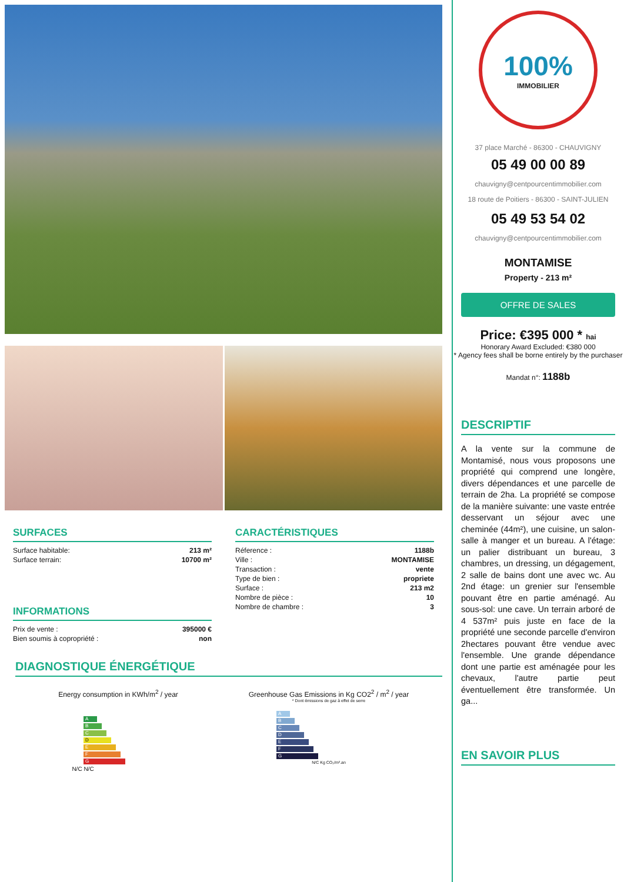SURFACES
| Surface habitable: | 213 m² |
| Surface terrain: | 10700 m² |
INFORMATIONS
| Prix de vente : | 395000 € |
| Bien soumis à copropriété : | non |
CARACTÉRISTIQUES
| Réference : | 1188b |
| Ville : | MONTAMISE |
| Transaction : | vente |
| Type de bien : | propriete |
| Surface : | 213 m2 |
| Nombre de pièce : | 10 |
| Nombre de chambre : | 3 |
DIAGNOSTIQUE ÉNERGÉTIQUE
Energy consumption in KWh/m<sup>2</sup> / year
A
B
C
D
E
F
G
N/C N/C
Greenhouse Gas Emissions in Kg CO2<sup>2</sup> / m<sup>2</sup> / year
* Dont émissions de gaz à effet de serre
A
B
C
D
E
F
G
N/C Kg CO₂/m².an
100%
IMMOBILIER
37 place Marché - 86300 - CHAUVIGNY
05 49 00 00 89
chauvigny@centpourcentimmobilier.com
18 route de Poitiers - 86300 - SAINT-JULIEN
05 49 53 54 02
chauvigny@centpourcentimmobilier.com
MONTAMISE
Property - 213 m²
OFFRE DE SALES
Price: €395 000 * hai
Honorary Award Excluded: €380 000
* Agency fees shall be borne entirely by the purchaser
Mandat n°: 1188b
DESCRIPTIF
A la vente sur la commune de Montamisé, nous vous proposons une propriété qui comprend une longère, divers dépendances et une parcelle de terrain de 2ha. La propriété se compose de la manière suivante: une vaste entrée desservant un séjour avec une cheminée (44m²), une cuisine, un salon-salle à manger et un bureau. A l'étage: un palier distribuant un bureau, 3 chambres, un dressing, un dégagement, 2 salle de bains dont une avec wc. Au 2nd étage: un grenier sur l'ensemble pouvant être en partie aménagé. Au sous-sol: une cave. Un terrain arboré de 4 537m² puis juste en face de la propriété une seconde parcelle d'environ 2hectares pouvant être vendue avec l'ensemble. Une grande dépendance dont une partie est aménagée pour les chevaux, l'autre partie peut éventuellement être transformée. Un ga...
EN SAVOIR PLUS